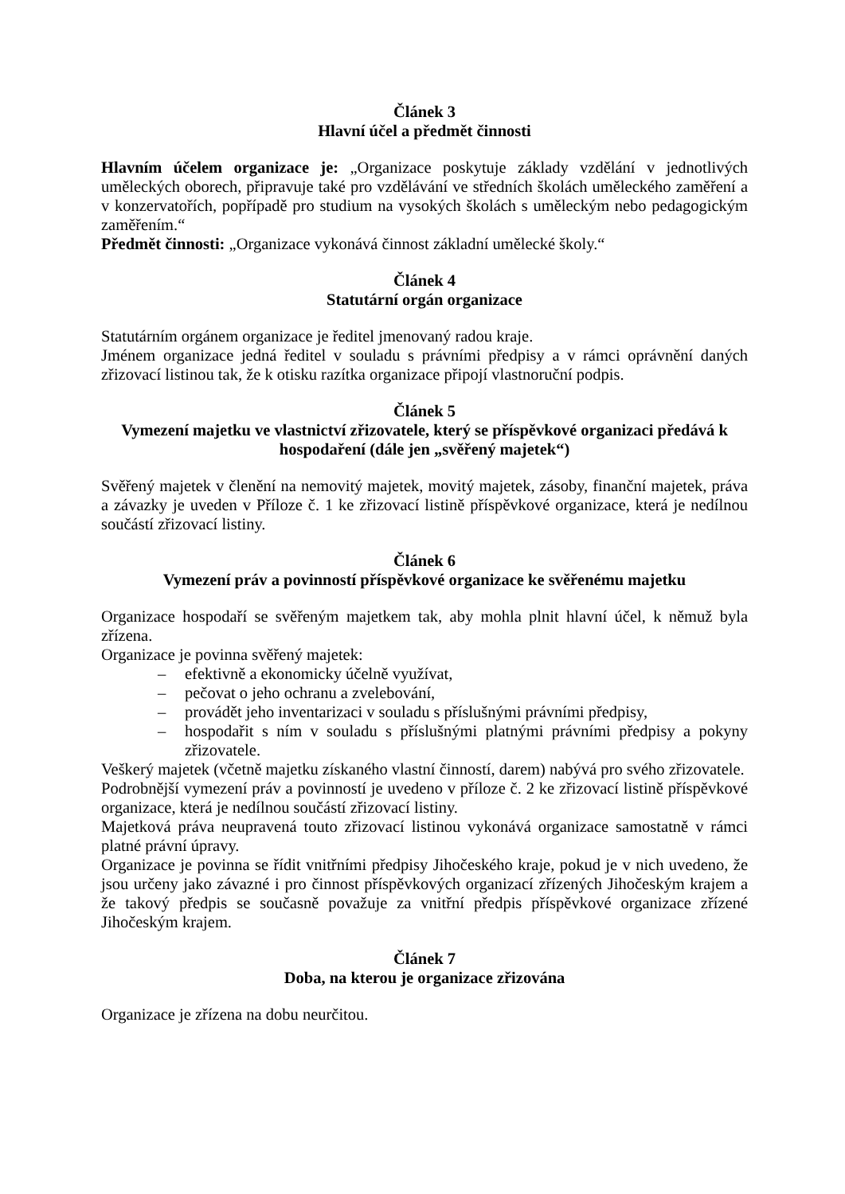Článek 3
Hlavní účel a předmět činnosti
Hlavním účelem organizace je: „Organizace poskytuje základy vzdělání v jednotlivých uměleckých oborech, připravuje také pro vzdělávání ve středních školách uměleckého zaměření a v konzervatořích, popřípadě pro studium na vysokých školách s uměleckým nebo pedagogickým zaměřením.“
Předmět činnosti: „Organizace vykonává činnost základní umělecké školy.“
Článek 4
Statutární orgán organizace
Statutárním orgánem organizace je ředitel jmenovaný radou kraje.
Jménem organizace jedná ředitel v souladu s právními předpisy a v rámci oprávnění daných zřizovací listinou tak, že k otisku razítka organizace připojí vlastnoruční podpis.
Článek 5
Vymezení majetku ve vlastnictví zřizovatele, který se příspěvkové organizaci předává k hospodaření (dále jen „svěřený majetek“)
Svěřený majetek v členění na nemovitý majetek, movitý majetek, zásoby, finanční majetek, práva a závazky je uveden v Příloze č. 1 ke zřizovací listině příspěvkové organizace, která je nedílnou součástí zřizovací listiny.
Článek 6
Vymezení práv a povinností příspěvkové organizace ke svěřenému majetku
Organizace hospodaří se svěřeným majetkem tak, aby mohla plnit hlavní účel, k němuž byla zřízena.
Organizace je povinna svěřený majetek:
– efektivně a ekonomicky účelně využívat,
– pečovat o jeho ochranu a zvelebování,
– provádět jeho inventarizaci v souladu s příslušnými právními předpisy,
– hospodařit s ním v souladu s příslušnými platnými právními předpisy a pokyny zřizovatele.
Veškerý majetek (včetně majetku získaného vlastní činností, darem) nabývá pro svého zřizovatele.
Podrobnější vymezení práv a povinností je uvedeno v příloze č. 2 ke zřizovací listině příspěvkové organizace, která je nedílnou součástí zřizovací listiny.
Majetková práva neupravená touto zřizovací listinou vykonává organizace samostatně v rámci platné právní úpravy.
Organizace je povinna se řídit vnitřními předpisy Jihočeského kraje, pokud je v nich uvedeno, že jsou určeny jako závazné i pro činnost příspěvkových organizací zřízených Jihočeským krajem a že takový předpis se současně považuje za vnitřní předpis příspěvkové organizace zřízené Jihočeským krajem.
Článek 7
Doba, na kterou je organizace zřizována
Organizace je zřízena na dobu neurčitou.